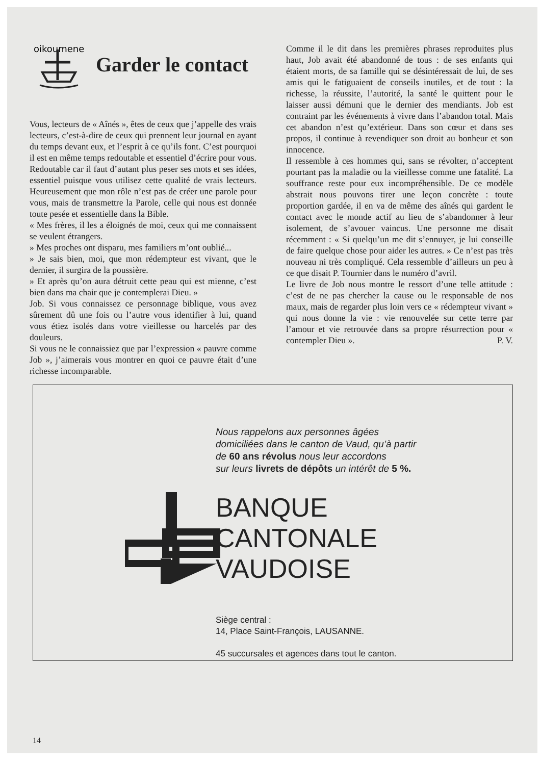oikoumene
Garder le contact
Vous, lecteurs de « Aînés », êtes de ceux que j’appelle des vrais lecteurs, c’est-à-dire de ceux qui prennent leur journal en ayant du temps devant eux, et l’esprit à ce qu’ils font. C’est pourquoi il est en même temps redoutable et essentiel d’écrire pour vous. Redoutable car il faut d’autant plus peser ses mots et ses idées, essentiel puisque vous utilisez cette qualité de vrais lecteurs. Heureusement que mon rôle n’est pas de créer une parole pour vous, mais de transmettre la Parole, celle qui nous est donnée toute pesée et essentielle dans la Bible.
« Mes frères, il les a éloignés de moi, ceux qui me connaissent se veulent étrangers.
» Mes proches ont disparu, mes familiers m’ont oublié...
» Je sais bien, moi, que mon rédempteur est vivant, que le dernier, il surgira de la poussière.
» Et après qu’on aura détruit cette peau qui est mienne, c’est bien dans ma chair que je contemplerai Dieu. »
Job. Si vous connaissez ce personnage biblique, vous avez sûrement dû une fois ou l’autre vous identifier à lui, quand vous étiez isolés dans votre vieillesse ou harcelés par des douleurs.
Si vous ne le connaissiez que par l’expression « pauvre comme Job », j’aimerais vous montrer en quoi ce pauvre était d’une richesse incomparable.
Comme il le dit dans les premières phrases reproduites plus haut, Job avait été abandonné de tous : de ses enfants qui étaient morts, de sa famille qui se désintéressait de lui, de ses amis qui le fatiguaient de conseils inutiles, et de tout : la richesse, la réussite, l’autorité, la santé le quittent pour le laisser aussi démuni que le dernier des mendiants. Job est contraint par les événements à vivre dans l’abandon total. Mais cet abandon n’est qu’extérieur. Dans son cœur et dans ses propos, il continue à revendiquer son droit au bonheur et son innocence.
Il ressemble à ces hommes qui, sans se révolter, n’acceptent pourtant pas la maladie ou la vieillesse comme une fatalité. La souffrance reste pour eux incompréhensible. De ce modèle abstrait nous pouvons tirer une leçon concrète : toute proportion gardée, il en va de même des aînés qui gardent le contact avec le monde actif au lieu de s’abandonner à leur isolement, de s’avouer vaincus. Une personne me disait récemment : « Si quelqu’un me dit s’ennuyer, je lui conseille de faire quelque chose pour aider les autres. » Ce n’est pas très nouveau ni très compliqué. Cela ressemble d’ailleurs un peu à ce que disait P. Tournier dans le numéro d’avril.
Le livre de Job nous montre le ressort d’une telle attitude : c’est de ne pas chercher la cause ou le responsable de nos maux, mais de regarder plus loin vers ce « rédempteur vivant » qui nous donne la vie : vie renouvelée sur cette terre par l’amour et vie retrouvée dans sa propre résurrection pour « contempler Dieu ». P. V.
Nous rappelons aux personnes âgées
domiciliées dans le canton de Vaud, qu’à partir
de 60 ans révolus nous leur accordons
sur leurs livrets de dépôts un intérêt de 5 %.
BANQUE
CANTONALE
VAUDOISE
Siège central :
14, Place Saint-François, LAUSANNE.
45 succursales et agences dans tout le canton.
14